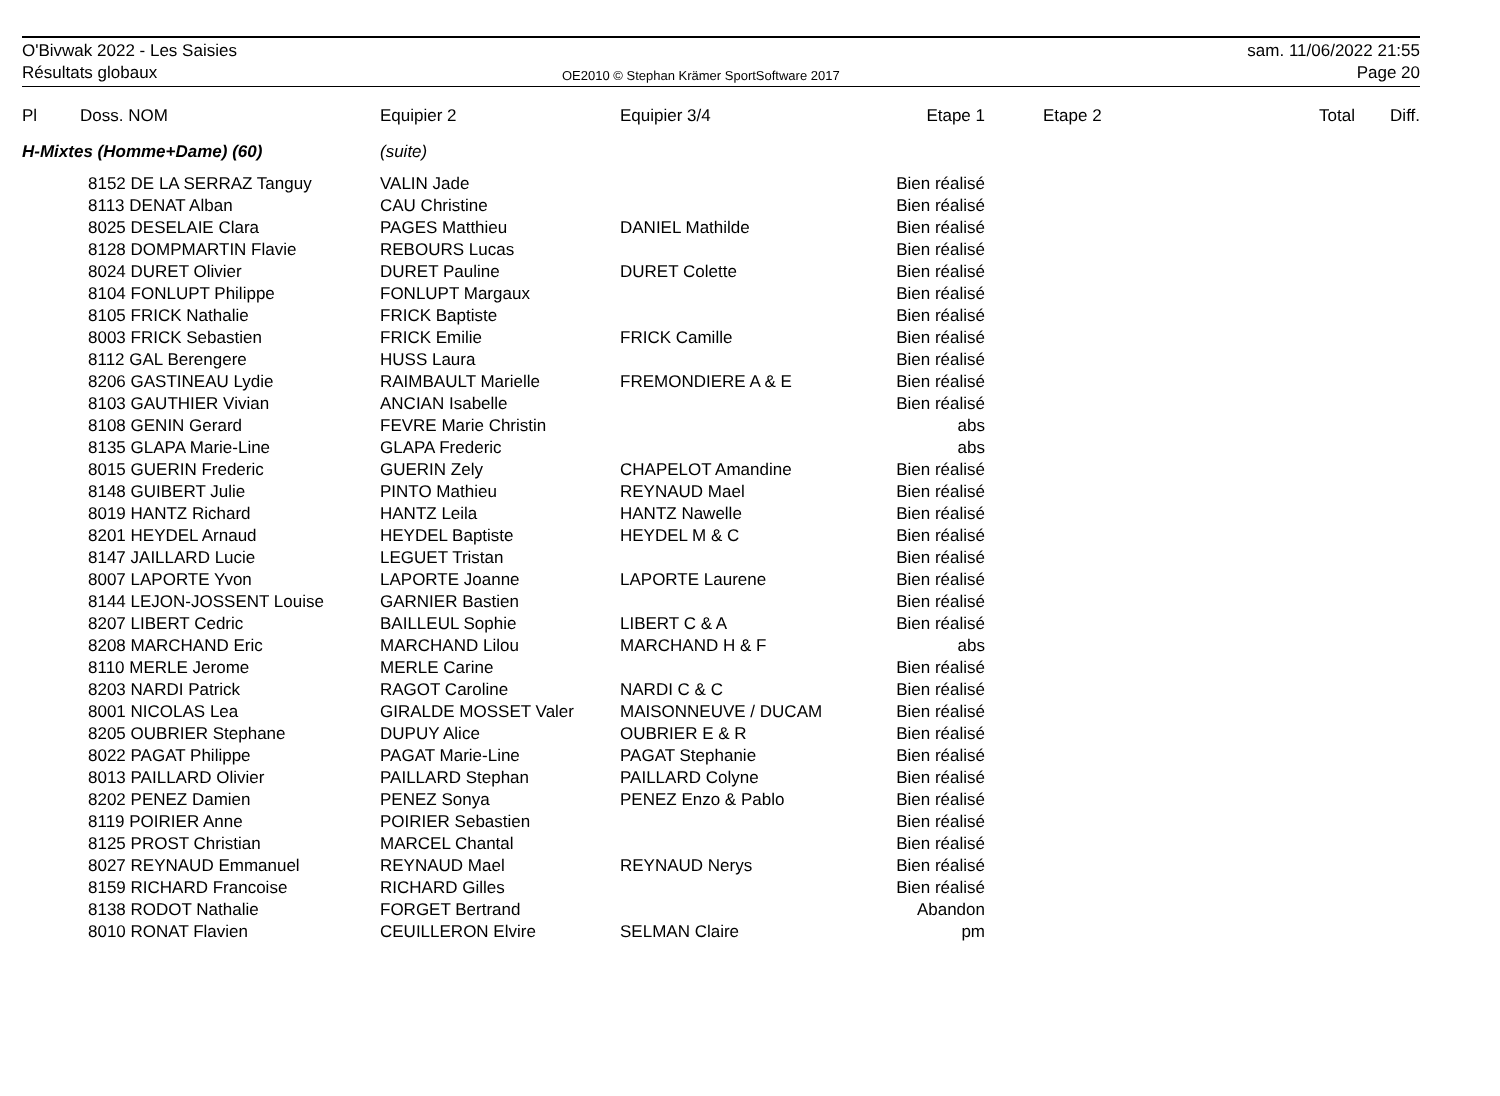O'Bivwak 2022 - Les Saisies
Résultats globaux
OE2010 © Stephan Krämer SportSoftware 2017
sam. 11/06/2022 21:55
Page 20
| Pl | Doss. NOM | Equipier 2 | Equipier 3/4 | Etape 1 | Etape 2 | Total | Diff. |
| --- | --- | --- | --- | --- | --- | --- | --- |
| H-Mixtes (Homme+Dame) (60) | | (suite) | | | | | |
| | 8152 DE LA SERRAZ Tanguy | VALIN Jade | | Bien réalisé | | | |
| | 8113 DENAT Alban | CAU Christine | | Bien réalisé | | | |
| | 8025 DESELAIE Clara | PAGES Matthieu | DANIEL Mathilde | Bien réalisé | | | |
| | 8128 DOMPMARTIN Flavie | REBOURS Lucas | | Bien réalisé | | | |
| | 8024 DURET Olivier | DURET Pauline | DURET Colette | Bien réalisé | | | |
| | 8104 FONLUPT Philippe | FONLUPT Margaux | | Bien réalisé | | | |
| | 8105 FRICK Nathalie | FRICK Baptiste | | Bien réalisé | | | |
| | 8003 FRICK Sebastien | FRICK Emilie | FRICK Camille | Bien réalisé | | | |
| | 8112 GAL Berengere | HUSS Laura | | Bien réalisé | | | |
| | 8206 GASTINEAU Lydie | RAIMBAULT Marielle | FREMONDIERE A & E | Bien réalisé | | | |
| | 8103 GAUTHIER Vivian | ANCIAN Isabelle | | Bien réalisé | | | |
| | 8108 GENIN Gerard | FEVRE Marie Christin | | abs | | | |
| | 8135 GLAPA Marie-Line | GLAPA Frederic | | abs | | | |
| | 8015 GUERIN Frederic | GUERIN Zely | CHAPELOT Amandine | Bien réalisé | | | |
| | 8148 GUIBERT Julie | PINTO Mathieu | REYNAUD Mael | Bien réalisé | | | |
| | 8019 HANTZ Richard | HANTZ Leila | HANTZ Nawelle | Bien réalisé | | | |
| | 8201 HEYDEL Arnaud | HEYDEL Baptiste | HEYDEL M & C | Bien réalisé | | | |
| | 8147 JAILLARD Lucie | LEGUET Tristan | | Bien réalisé | | | |
| | 8007 LAPORTE Yvon | LAPORTE Joanne | LAPORTE Laurene | Bien réalisé | | | |
| | 8144 LEJON-JOSSENT Louise | GARNIER Bastien | | Bien réalisé | | | |
| | 8207 LIBERT Cedric | BAILLEUL Sophie | LIBERT C & A | Bien réalisé | | | |
| | 8208 MARCHAND Eric | MARCHAND Lilou | MARCHAND H & F | abs | | | |
| | 8110 MERLE Jerome | MERLE Carine | | Bien réalisé | | | |
| | 8203 NARDI Patrick | RAGOT Caroline | NARDI C & C | Bien réalisé | | | |
| | 8001 NICOLAS Lea | GIRALDE MOSSET Valer | MAISONNEUVE / DUCAM | Bien réalisé | | | |
| | 8205 OUBRIER Stephane | DUPUY Alice | OUBRIER E & R | Bien réalisé | | | |
| | 8022 PAGAT Philippe | PAGAT Marie-Line | PAGAT Stephanie | Bien réalisé | | | |
| | 8013 PAILLARD Olivier | PAILLARD Stephan | PAILLARD Colyne | Bien réalisé | | | |
| | 8202 PENEZ Damien | PENEZ Sonya | PENEZ Enzo & Pablo | Bien réalisé | | | |
| | 8119 POIRIER Anne | POIRIER Sebastien | | Bien réalisé | | | |
| | 8125 PROST Christian | MARCEL Chantal | | Bien réalisé | | | |
| | 8027 REYNAUD Emmanuel | REYNAUD Mael | REYNAUD Nerys | Bien réalisé | | | |
| | 8159 RICHARD Francoise | RICHARD Gilles | | Bien réalisé | | | |
| | 8138 RODOT Nathalie | FORGET Bertrand | | Abandon | | | |
| | 8010 RONAT Flavien | CEUILLERON Elvire | SELMAN Claire | pm | | | |